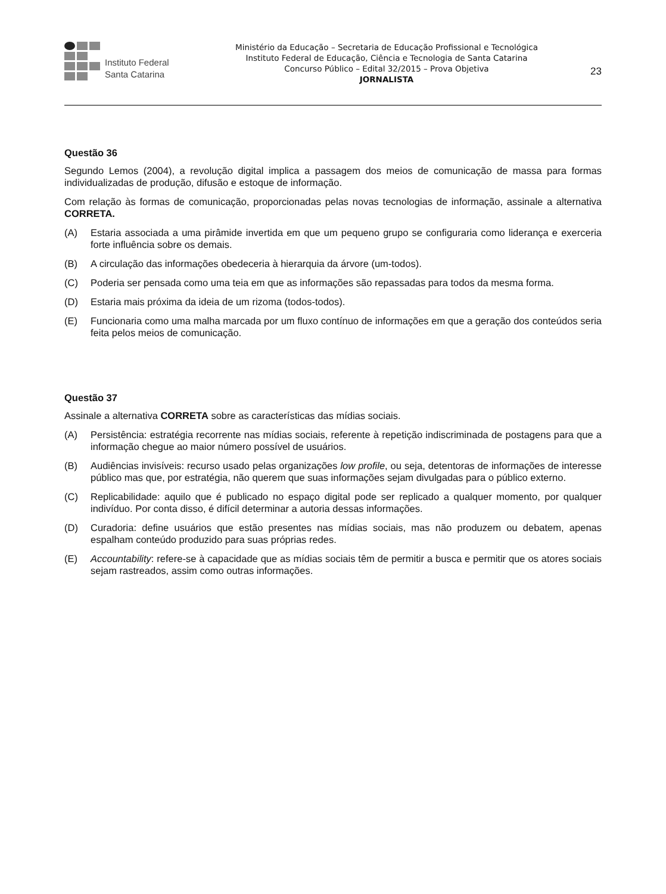Instituto Federal
Santa Catarina
Ministério da Educação – Secretaria de Educação Profissional e Tecnológica
Instituto Federal de Educação, Ciência e Tecnologia de Santa Catarina
Concurso Público – Edital 32/2015 – Prova Objetiva
JORNALISTA
23
Questão 36
Segundo Lemos (2004), a revolução digital implica a passagem dos meios de comunicação de massa para formas individualizadas de produção, difusão e estoque de informação.
Com relação às formas de comunicação, proporcionadas pelas novas tecnologias de informação, assinale a alternativa CORRETA.
(A) Estaria associada a uma pirâmide invertida em que um pequeno grupo se configuraria como liderança e exerceria forte influência sobre os demais.
(B) A circulação das informações obedeceria à hierarquia da árvore (um-todos).
(C) Poderia ser pensada como uma teia em que as informações são repassadas para todos da mesma forma.
(D) Estaria mais próxima da ideia de um rizoma (todos-todos).
(E) Funcionaria como uma malha marcada por um fluxo contínuo de informações em que a geração dos conteúdos seria feita pelos meios de comunicação.
Questão 37
Assinale a alternativa CORRETA sobre as características das mídias sociais.
(A) Persistência: estratégia recorrente nas mídias sociais, referente à repetição indiscriminada de postagens para que a informação chegue ao maior número possível de usuários.
(B) Audiências invisíveis: recurso usado pelas organizações low profile, ou seja, detentoras de informações de interesse público mas que, por estratégia, não querem que suas informações sejam divulgadas para o público externo.
(C) Replicabilidade: aquilo que é publicado no espaço digital pode ser replicado a qualquer momento, por qualquer indivíduo. Por conta disso, é difícil determinar a autoria dessas informações.
(D) Curadoria: define usuários que estão presentes nas mídias sociais, mas não produzem ou debatem, apenas espalham conteúdo produzido para suas próprias redes.
(E) Accountability: refere-se à capacidade que as mídias sociais têm de permitir a busca e permitir que os atores sociais sejam rastreados, assim como outras informações.